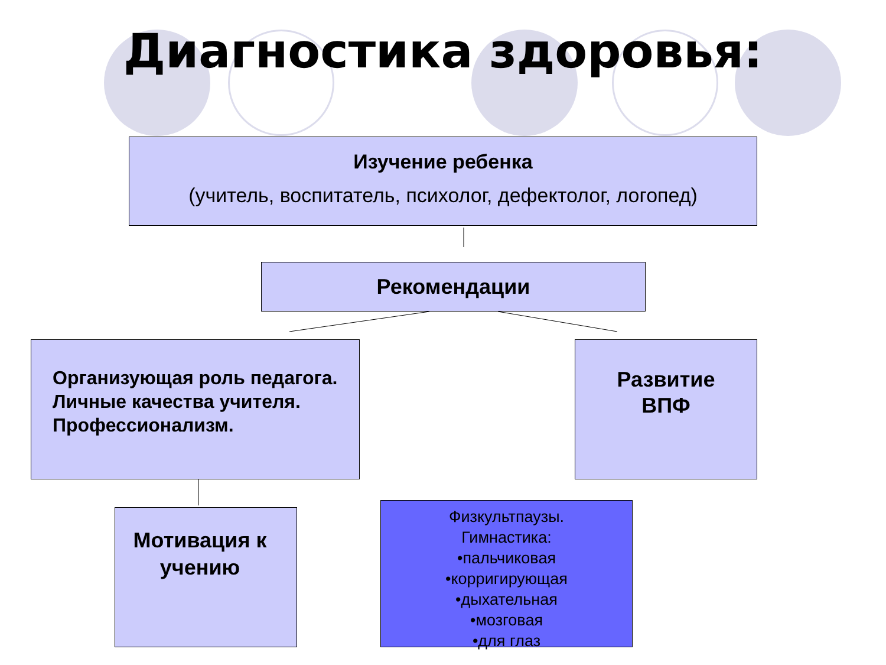Диагностика здоровья:
Изучение ребенка
(учитель, воспитатель, психолог, дефектолог, логопед)
Рекомендации
Организующая роль педагога. Личные качества учителя. Профессионализм.
Развитие
ВПФ
Мотивация к учению
Физкультпаузы.
Гимнастика:
•пальчиковая
•корригирующая
•дыхательная
•мозговая
•для глаз